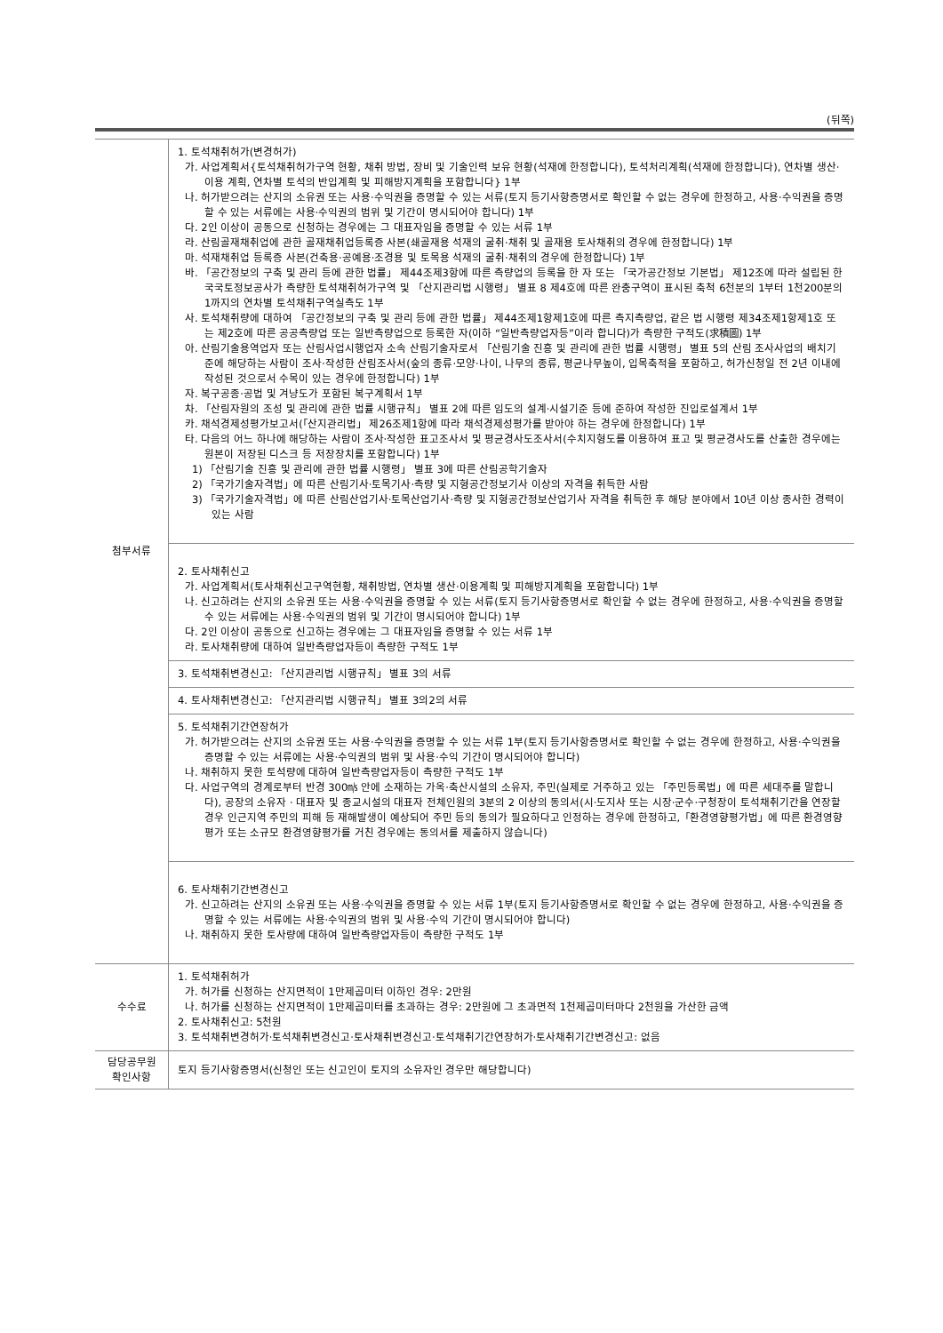(뒤쪽)
| 첨부서류 | 1. 토석채취허가(변경허가) 가. 사업계획서{토석채취허가구역 현황, 채취 방법, 장비 및 기술인력 보유 현황(석재에 한정합니다), 토석처리계획(석재에 한정합니다), 연차별 생산·이용 계획, 연차별 토석의 반입계획 및 피해방지계획을 포함합니다} 1부 나. 허가받으려는 산지의 소유권 또는 사용·수익권을 증명할 수 있는 서류(토지 등기사항증명서로 확인할 수 없는 경우에 한정하고, 사용·수익권을 증명할 수 있는 서류에는 사용·수익권의 범위 및 기간이 명시되어야 합니다) 1부 다. 2인 이상이 공동으로 신청하는 경우에는 그 대표자임을 증명할 수 있는 서류 1부 라. 산림골재채취업에 관한 골재채취업등록증 사본(쇄골재용 석재의 굴취·채취 및 골재용 토사채취의 경우에 한정합니다) 1부 마. 석재채취업 등록증 사본(건축용·공예용·조경용 및 토목용 석재의 굴취·채취의 경우에 한정합니다) 1부 바. 「공간정보의 구축 및 관리 등에 관한 법률」 제44조제3항에 따른 측량업의 등록을 한 자 또는 「국가공간정보 기본법」 제12조에 따라 설립된 한국국토정보공사가 측량한 토석채취허가구역 및 「산지관리법 시행령」 별표 8 제4호에 따른 완충구역이 표시된 축척 6천분의 1부터 1천200분의 1까지의 연차별 토석채취구역실측도 1부 사. 토석채취량에 대하여 「공간정보의 구축 및 관리 등에 관한 법률」 제44조제1항제1호에 따른 측지측량업, 같은 법 시행령 제34조제1항제1호 또는 제2호에 따른 공공측량업 또는 일반측량업으로 등록한 자(이하 “일반측량업자등”이라 합니다)가 측량한 구적도(求積圖) 1부 아. 산림기술용역업자 또는 산림사업시행업자 소속 산림기술자로서 「산림기술 진흥 및 관리에 관한 법률 시행령」 별표 5의 산림 조사사업의 배치기준에 해당하는 사람이 조사·작성한 산림조사서(숲의 종류·모양·나이, 나무의 종류, 평균나무높이, 입목축적을 포함하고, 허가신청일 전 2년 이내에 작성된 것으로서 수목이 있는 경우에 한정합니다) 1부 자. 복구공종·공법 및 겨냥도가 포함된 복구계획서 1부 차. 「산림자원의 조성 및 관리에 관한 법률 시행규칙」 별표 2에 따른 임도의 설계·시설기준 등에 준하여 작성한 진입로설계서 1부 카. 채석경제성평가보고서(「산지관리법」 제26조제1항에 따라 채석경제성평가를 받아야 하는 경우에 한정합니다) 1부 타. 다음의 어느 하나에 해당하는 사람이 조사·작성한 표고조사서 및 평균경사도조사서(수치지형도를 이용하여 표고 및 평균경사도를 산출한 경우에는 원본이 저장된 디스크 등 저장장치를 포함합니다) 1부 1) 「산림기술 진흥 및 관리에 관한 법률 시행령」 별표 3에 따른 산림공학기술자 2) 「국가기술자격법」에 따른 산림기사·토목기사·측량 및 지형공간정보기사 이상의 자격을 취득한 사람 3) 「국가기술자격법」에 따른 산림산업기사·토목산업기사·측량 및 지형공간정보산업기사 자격을 취득한 후 해당 분야에서 10년 이상 종사한 경력이 있는 사람 |
| | 2. 토사채취신고 가. 사업계획서(토사채취신고구역현황, 채취방법, 연차별 생산·이용계획 및 피해방지계획을 포함합니다) 1부 나. 신고하려는 산지의 소유권 또는 사용·수익권을 증명할 수 있는 서류(토지 등기사항증명서로 확인할 수 없는 경우에 한정하고, 사용·수익권을 증명할 수 있는 서류에는 사용·수익권의 범위 및 기간이 명시되어야 합니다) 1부 다. 2인 이상이 공동으로 신고하는 경우에는 그 대표자임을 증명할 수 있는 서류 1부 라. 토사채취량에 대하여 일반측량업자등이 측량한 구적도 1부 |
| | 3. 토석채취변경신고: 「산지관리법 시행규칙」 별표 3의 서류 |
| | 4. 토사채취변경신고: 「산지관리법 시행규칙」 별표 3의2의 서류 |
| | 5. 토석채취기간연장허가 가. 허가받으려는 산지의 소유권 또는 사용·수익권을 증명할 수 있는 서류 1부(토지 등기사항증명서로 확인할 수 없는 경우에 한정하고, 사용·수익권을 증명할 수 있는 서류에는 사용·수익권의 범위 및 사용·수익 기간이 명시되어야 합니다) 나. 채취하지 못한 토석량에 대하여 일반측량업자등이 측량한 구적도 1부 다. 사업구역의 경계로부터 반경 300㎧ 안에 소재하는 가옥·축산시설의 소유자, 주민(실제로 거주하고 있는 「주민등록법」에 따른 세대주를 말합니다), 공장의 소유자 · 대표자 및 종교시설의 대표자 전체인원의 3분의 2 이상의 동의서(시·도지사 또는 시장·군수·구청장이 토석채취기간을 연장할 경우 인근지역 주민의 피해 등 재해발생이 예상되어 주민 등의 동의가 필요하다고 인정하는 경우에 한정하고,「환경영향평가법」에 따른 환경영향평가 또는 소규모 환경영향평가를 거친 경우에는 동의서를 제출하지 않습니다) |
| | 6. 토사채취기간변경신고 가. 신고하려는 산지의 소유권 또는 사용·수익권을 증명할 수 있는 서류 1부(토지 등기사항증명서로 확인할 수 없는 경우에 한정하고, 사용·수익권을 증명할 수 있는 서류에는 사용·수익권의 범위 및 사용·수익 기간이 명시되어야 합니다) 나. 채취하지 못한 토사량에 대하여 일반측량업자등이 측량한 구적도 1부 |
| 수수료 | 1. 토석채취허가 가. 허가를 신청하는 산지면적이 1만제곱미터 이하인 경우: 2만원 나. 허가를 신청하는 산지면적이 1만제곱미터를 초과하는 경우: 2만원에 그 초과면적 1천제곱미터마다 2천원을 가산한 금액 2. 토사채취신고: 5천원 3. 토석채취변경허가·토석채취변경신고·토사채취변경신고·토석채취기간연장허가·토사채취기간변경신고: 없음 |
| 담당공무원 확인사항 | 토지 등기사항증명서(신청인 또는 신고인이 토지의 소유자인 경우만 해당합니다) |